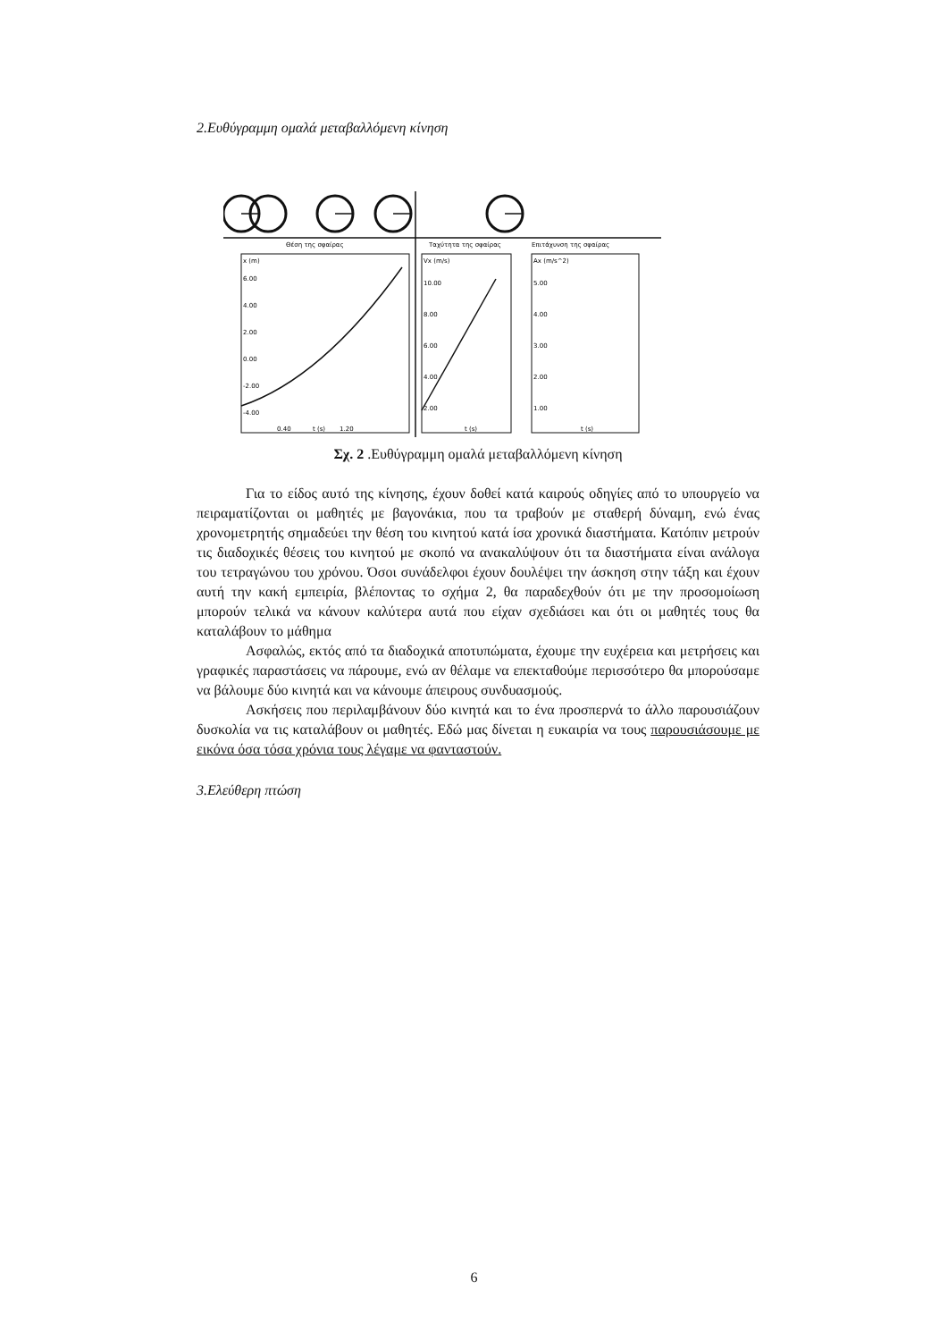2.Ευθύγραμμη ομαλά μεταβαλλόμενη κίνηση
Θέση της σφαίρας
Ταχύτητα της σφαίρας
Επιτάχυνση της σφαίρας
x (m)
6.00
4.00
2.00
0.00
-2.00
-4.00
0.40
t (s)
1.20
Vx (m/s)
10.00
8.00
6.00
4.00
2.00
t (s)
Ax (m/s^2)
5.00
4.00
3.00
2.00
1.00
t (s)
Σχ. 2 .Ευθύγραμμη ομαλά μεταβαλλόμενη κίνηση
Για το είδος αυτό της κίνησης, έχουν δοθεί κατά καιρούς οδηγίες από το υπουργείο να πειραματίζονται οι μαθητές με βαγονάκια, που τα τραβούν με σταθερή δύναμη, ενώ ένας χρονομετρητής σημαδεύει την θέση του κινητού κατά ίσα χρονικά διαστήματα. Κατόπιν μετρούν τις διαδοχικές θέσεις του κινητού με σκοπό να ανακαλύψουν ότι τα διαστήματα είναι ανάλογα του τετραγώνου του χρόνου. Όσοι συνάδελφοι έχουν δουλέψει την άσκηση στην τάξη και έχουν αυτή την κακή εμπειρία, βλέποντας το σχήμα 2, θα παραδεχθούν ότι με την προσομοίωση μπορούν τελικά να κάνουν καλύτερα αυτά που είχαν σχεδιάσει και ότι οι μαθητές τους θα καταλάβουν το μάθημα
Ασφαλώς, εκτός από τα διαδοχικά αποτυπώματα, έχουμε την ευχέρεια και μετρήσεις και γραφικές παραστάσεις να πάρουμε, ενώ αν θέλαμε να επεκταθούμε περισσότερο θα μπορούσαμε να βάλουμε δύο κινητά και να κάνουμε άπειρους συνδυασμούς.
Ασκήσεις που περιλαμβάνουν δύο κινητά και το ένα προσπερνά το άλλο παρουσιάζουν δυσκολία να τις καταλάβουν οι μαθητές. Εδώ μας δίνεται η ευκαιρία να τους παρουσιάσουμε με εικόνα όσα τόσα χρόνια τους λέγαμε να φανταστούν.
3.Ελεύθερη πτώση
6